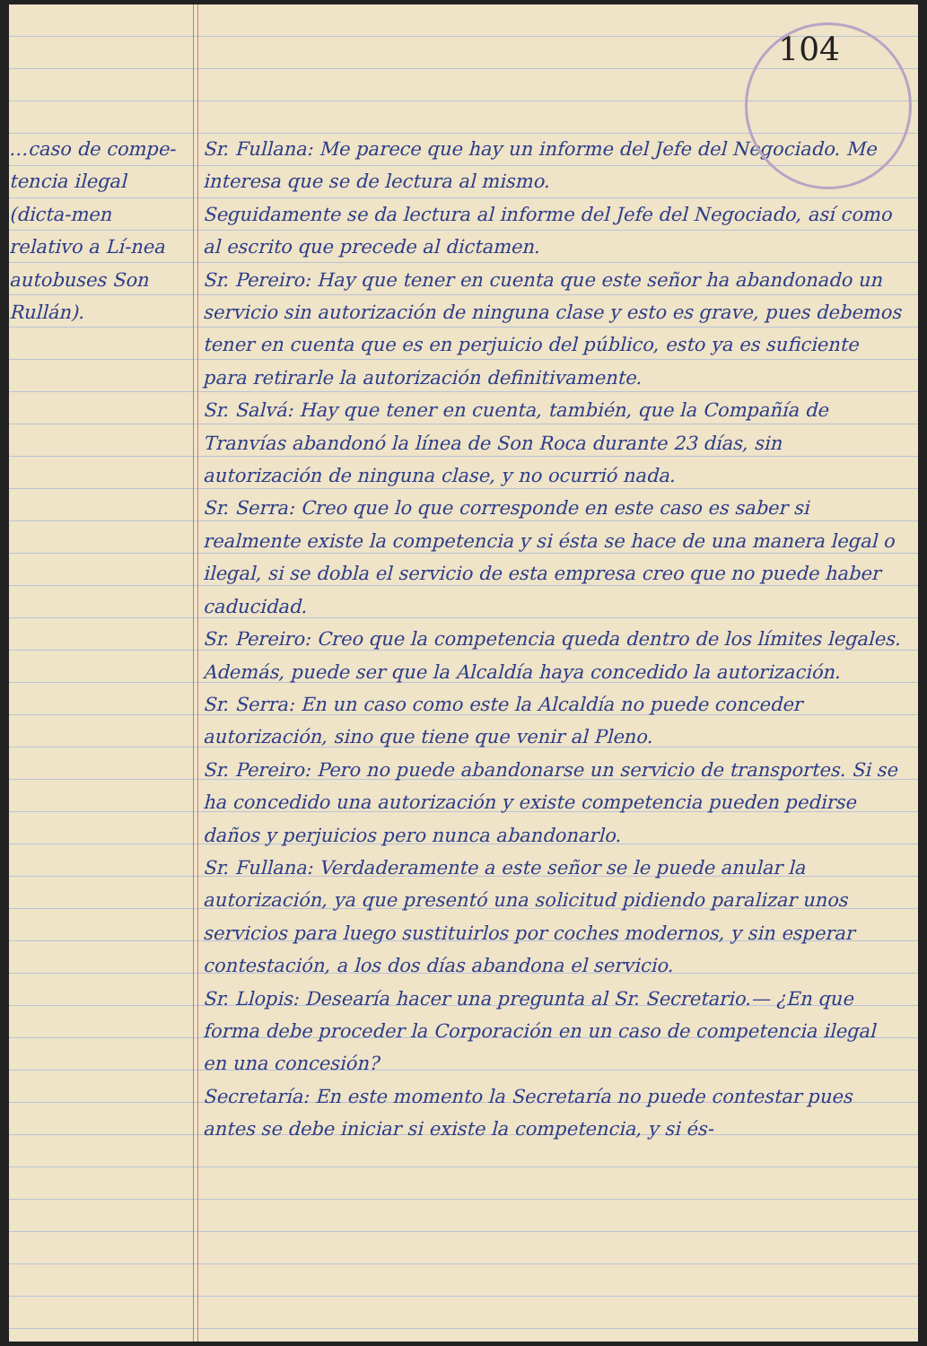…caso de compe-tencia ilegal (dicta-men relativo a Lí-nea autobuses Son Rullán).
104
Sr. Fullana: Me parece que hay un informe del Jefe del Negociado. Me interesa que se de lectura al mismo.
Seguidamente se da lectura al informe del Jefe del Negociado, así como al escrito que precede al dictamen.
Sr. Pereiro: Hay que tener en cuenta que este señor ha abandonado un servicio sin autorización de ninguna clase y esto es grave, pues debemos tener en cuenta que es en perjuicio del público, esto ya es suficiente para retirarle la autorización definitivamente.
Sr. Salvá: Hay que tener en cuenta, también, que la Compañía de Tranvías abandonó la línea de Son Roca durante 23 días, sin autorización de ninguna clase, y no ocurrió nada.
Sr. Serra: Creo que lo que corresponde en este caso es saber si realmente existe la competencia y si ésta se hace de una manera legal o ilegal, si se dobla el servicio de esta empresa creo que no puede haber caducidad.
Sr. Pereiro: Creo que la competencia queda dentro de los límites legales. Además, puede ser que la Alcaldía haya concedido la autorización.
Sr. Serra: En un caso como este la Alcaldía no puede conceder autorización, sino que tiene que venir al Pleno.
Sr. Pereiro: Pero no puede abandonarse un servicio de transportes. Si se ha concedido una autorización y existe competencia pueden pedirse daños y perjuicios pero nunca abandonarlo.
Sr. Fullana: Verdaderamente a este señor se le puede anular la autorización, ya que presentó una solicitud pidiendo paralizar unos servicios para luego sustituirlos por coches modernos, y sin esperar contestación, a los dos días abandona el servicio.
Sr. Llopis: Desearía hacer una pregunta al Sr. Secretario.— ¿En que forma debe proceder la Corporación en un caso de competencia ilegal en una concesión?
Secretaría: En este momento la Secretaría no puede contestar pues antes se debe iniciar si existe la competencia, y si és-